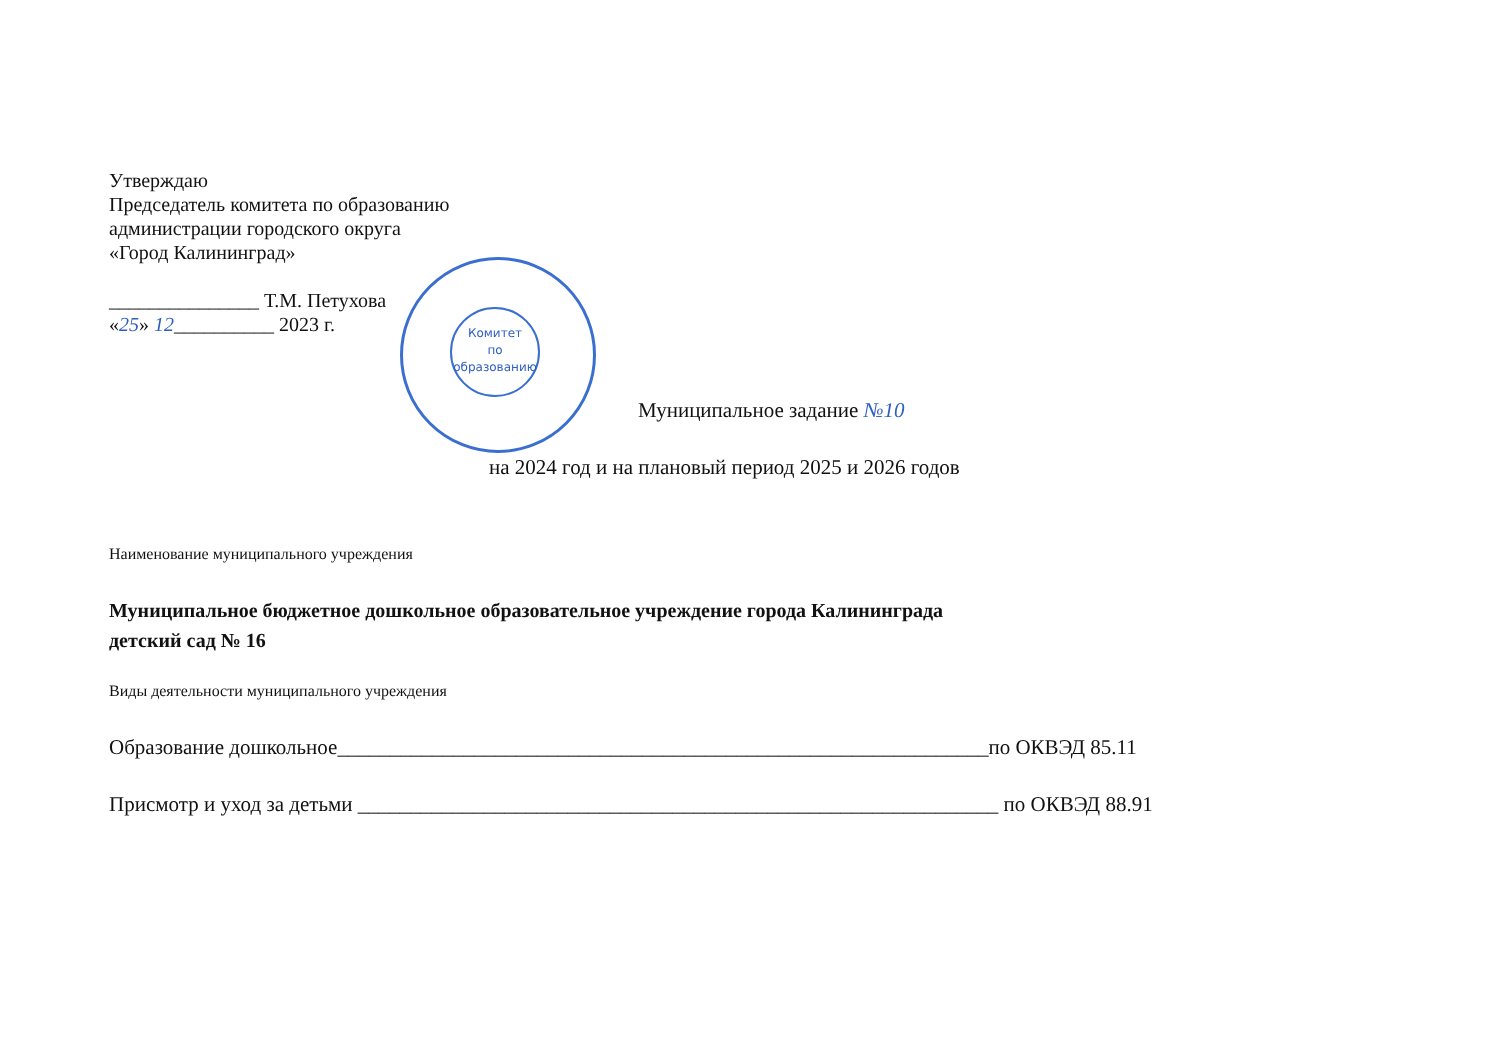Утверждаю
Председатель комитета по образованию
администрации городского округа
«Город Калининград»
_______________ Т.М. Петухова
«25» 12__________ 2023 г.
Комитет
по
образованию
Муниципальное задание №10
на 2024 год и на плановый период 2025 и 2026 годов
Наименование муниципального учреждения
Муниципальное бюджетное дошкольное образовательное учреждение города Калининграда
детский сад № 16
Виды деятельности муниципального учреждения
Образование дошкольное______________________________________________________________по ОКВЭД 85.11
Присмотр и уход за детьми _____________________________________________________________ по ОКВЭД 88.91